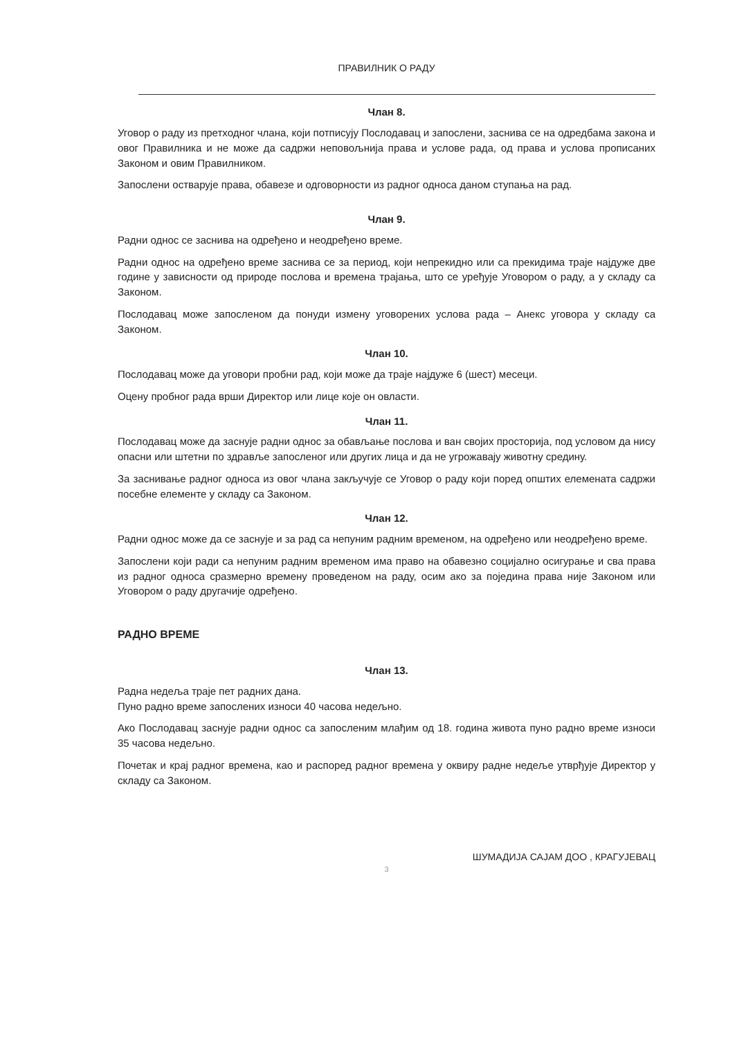ПРАВИЛНИК О РАДУ
Члан 8.
Уговор о раду из претходног члана, који потписују Послодавац и запослени, заснива се на одредбама закона и овог Правилника и не може да садржи неповољнија права и услове рада, од права и услова прописаних Законом и овим Правилником.
Запослени остварује права, обавезе и одговорности из радног односа даном ступања на рад.
Члан 9.
Радни однос се заснива на одређено и неодређено време.
Радни однос на одређено време заснива се за период, који непрекидно или са прекидима траје најдуже две године у зависности од природе послова и времена трајања, што се уређује Уговором о раду, а у складу са Законом.
Послодавац може запосленом да понуди измену уговорених услова рада – Анекс уговора у складу са Законом.
Члан 10.
Послодавац може да уговори пробни рад, који може да траје најдуже 6 (шест) месеци.
Оцену пробног рада врши Директор или лице које он овласти.
Члан 11.
Послодавац може да заснује радни однос за обављање послова и ван својих просторија, под условом да нису опасни или штетни по здравље запосленог или других лица и да не угрожавају животну средину.
За заснивање радног односа из овог члана закључује се Уговор о раду који поред општих елемената садржи посебне елементе у складу са Законом.
Члан 12.
Радни однос може да се заснује и за рад са непуним радним временом, на одређено или неодређено време.
Запослени који ради са непуним радним временом има право на обавезно социјално осигурање и сва права из радног односа сразмерно времену проведеном на раду, осим ако за поједина права није Законом или Уговором о раду другачије одређено.
РАДНО ВРЕМЕ
Члан 13.
Радна недеља траје пет радних дана.
Пуно радно време запослених износи 40 часова недељно.
Ако Послодавац заснује радни однос са запосленим млађим од 18. година живота пуно радно време износи 35 часова недељно.
Почетак и крај радног времена, као и распоред радног времена у оквиру радне недеље утврђује Директор у складу са Законом.
ШУМАДИЈА САЈАМ ДОО , КРАГУЈЕВАЦ
3